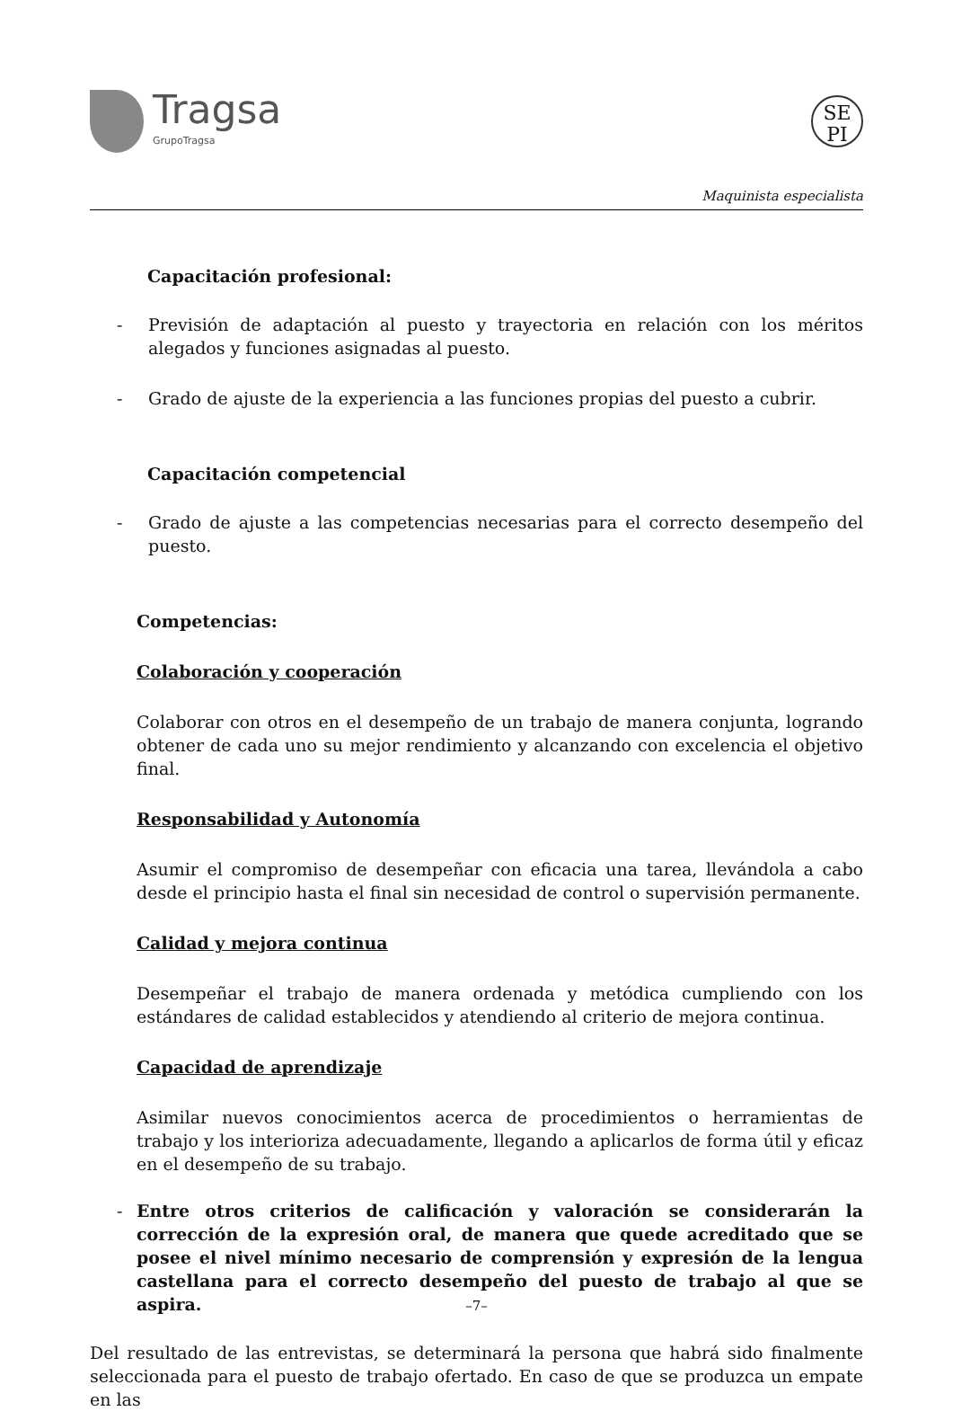Tragsa
GrupoTragsa
SE
PI
Maquinista especialista
Capacitación profesional:
- Previsión de adaptación al puesto y trayectoria en relación con los méritos alegados y funciones asignadas al puesto.
- Grado de ajuste de la experiencia a las funciones propias del puesto a cubrir.
Capacitación competencial
- Grado de ajuste a las competencias necesarias para el correcto desempeño del puesto.
Competencias:
Colaboración y cooperación
Colaborar con otros en el desempeño de un trabajo de manera conjunta, logrando obtener de cada uno su mejor rendimiento y alcanzando con excelencia el objetivo final.
Responsabilidad y Autonomía
Asumir el compromiso de desempeñar con eficacia una tarea, llevándola a cabo desde el principio hasta el final sin necesidad de control o supervisión permanente.
Calidad y mejora continua
Desempeñar el trabajo de manera ordenada y metódica cumpliendo con los estándares de calidad establecidos y atendiendo al criterio de mejora continua.
Capacidad de aprendizaje
Asimilar nuevos conocimientos acerca de procedimientos o herramientas de trabajo y los interioriza adecuadamente, llegando a aplicarlos de forma útil y eficaz en el desempeño de su trabajo.
- Entre otros criterios de calificación y valoración se considerarán la corrección de la expresión oral, de manera que quede acreditado que se posee el nivel mínimo necesario de comprensión y expresión de la lengua castellana para el correcto desempeño del puesto de trabajo al que se aspira.
Del resultado de las entrevistas, se determinará la persona que habrá sido finalmente seleccionada para el puesto de trabajo ofertado. En caso de que se produzca un empate en las
–7–